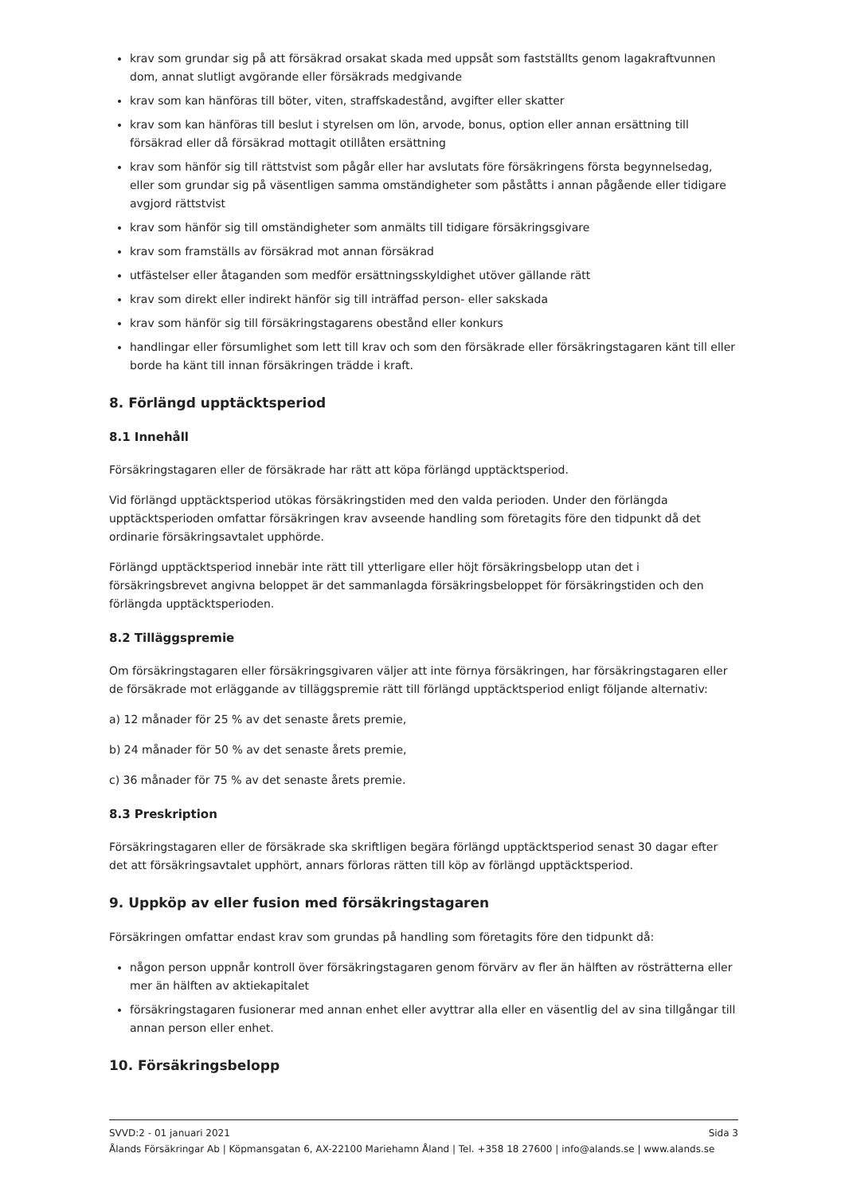krav som grundar sig på att försäkrad orsakat skada med uppsåt som fastställts genom lagakraftvunnen dom, annat slutligt avgörande eller försäkrads medgivande
krav som kan hänföras till böter, viten, straffskadestånd, avgifter eller skatter
krav som kan hänföras till beslut i styrelsen om lön, arvode, bonus, option eller annan ersättning till försäkrad eller då försäkrad mottagit otillåten ersättning
krav som hänför sig till rättstvist som pågår eller har avslutats före försäkringens första begynnelsedag, eller som grundar sig på väsentligen samma omständigheter som påståtts i annan pågående eller tidigare avgjord rättstvist
krav som hänför sig till omständigheter som anmälts till tidigare försäkringsgivare
krav som framställs av försäkrad mot annan försäkrad
utfästelser eller åtaganden som medför ersättningsskyldighet utöver gällande rätt
krav som direkt eller indirekt hänför sig till inträffad person- eller sakskada
krav som hänför sig till försäkringstagarens obestånd eller konkurs
handlingar eller försumlighet som lett till krav och som den försäkrade eller försäkringstagaren känt till eller borde ha känt till innan försäkringen trädde i kraft.
8. Förlängd upptäcktsperiod
8.1 Innehåll
Försäkringstagaren eller de försäkrade har rätt att köpa förlängd upptäcktsperiod.
Vid förlängd upptäcktsperiod utökas försäkringstiden med den valda perioden. Under den förlängda upptäcktsperioden omfattar försäkringen krav avseende handling som företagits före den tidpunkt då det ordinarie försäkringsavtalet upphörde.
Förlängd upptäcktsperiod innebär inte rätt till ytterligare eller höjt försäkringsbelopp utan det i försäkringsbrevet angivna beloppet är det sammanlagda försäkringsbeloppet för försäkringstiden och den förlängda upptäcktsperioden.
8.2 Tilläggspremie
Om försäkringstagaren eller försäkringsgivaren väljer att inte förnya försäkringen, har försäkringstagaren eller de försäkrade mot erläggande av tilläggspremie rätt till förlängd upptäcktsperiod enligt följande alternativ:
a) 12 månader för 25 % av det senaste årets premie,
b) 24 månader för 50 % av det senaste årets premie,
c) 36 månader för 75 % av det senaste årets premie.
8.3 Preskription
Försäkringstagaren eller de försäkrade ska skriftligen begära förlängd upptäcktsperiod senast 30 dagar efter det att försäkringsavtalet upphört, annars förloras rätten till köp av förlängd upptäcktsperiod.
9. Uppköp av eller fusion med försäkringstagaren
Försäkringen omfattar endast krav som grundas på handling som företagits före den tidpunkt då:
någon person uppnår kontroll över försäkringstagaren genom förvärv av fler än hälften av rösträtterna eller mer än hälften av aktiekapitalet
försäkringstagaren fusionerar med annan enhet eller avyttrar alla eller en väsentlig del av sina tillgångar till annan person eller enhet.
10. Försäkringsbelopp
SVVD:2 - 01 januari 2021 Sida 3
Ålands Försäkringar Ab | Köpmansgatan 6, AX-22100 Mariehamn Åland | Tel. +358 18 27600 | info@alands.se | www.alands.se